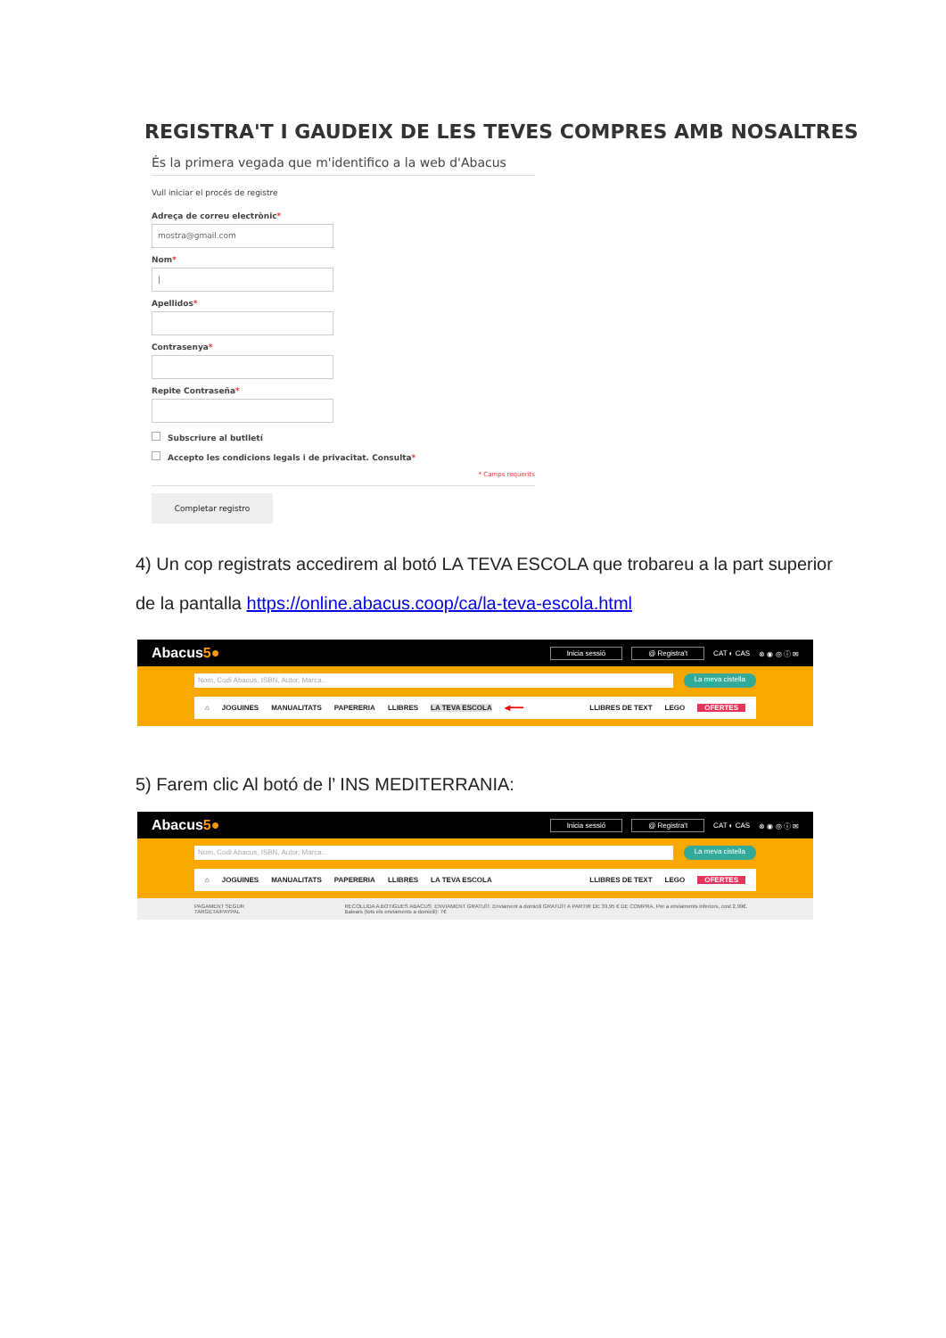REGISTRA'T I GAUDEIX DE LES TEVES COMPRES AMB NOSALTRES
És la primera vegada que m'identifico a la web d'Abacus
Vull iniciar el procés de registre
Adreça de correu electrònic*
mostra@gmail.com
Nom*
|
Apellidos*
Contrasenya*
Repite Contraseña*
Subscriure al butlletí
Accepto les condicions legals i de privacitat. Consulta*
* Camps requerits
Completar registro
4) Un cop registrats accedirem al botó LA TEVA ESCOLA que trobareu a la part superior
de la pantalla https://online.abacus.coop/ca/la-teva-escola.html
Abacus5●
Inicia sessió @ Registra't CAT ◐ CAS ⊗ ◉ ◎ ⓘ ✉
Nom, Codi Abacus, ISBN, Autor, Marca...
La meva cistella
⌂ JOGUINES MANUALITATS PAPERERIA LLIBRES LA TEVA ESCOLA ◀━━━ LLIBRES DE TEXT LEGO OFERTES
5) Farem clic Al botó de l’ INS MEDITERRANIA:
Abacus5●
Inicia sessió @ Registra't CAT ◐ CAS ⊗ ◉ ◎ ⓘ ✉
Nom, Codi Abacus, ISBN, Autor, Marca...
La meva cistella
⌂ JOGUINES MANUALITATS PAPERERIA LLIBRES LA TEVA ESCOLA LLIBRES DE TEXT LEGO OFERTES
PAGAMENT SEGUR TARGETA/PAYPAL RECOLLIDA A BOTIGUES ABACUS: ENVIAMENT GRATUÏT. Enviament a domicili GRATUÏT A PARTIR DE 39,95 € DE COMPRA. Per a enviaments inferiors, cost 2,99€. Balears (tots els enviaments a domicili): 7€